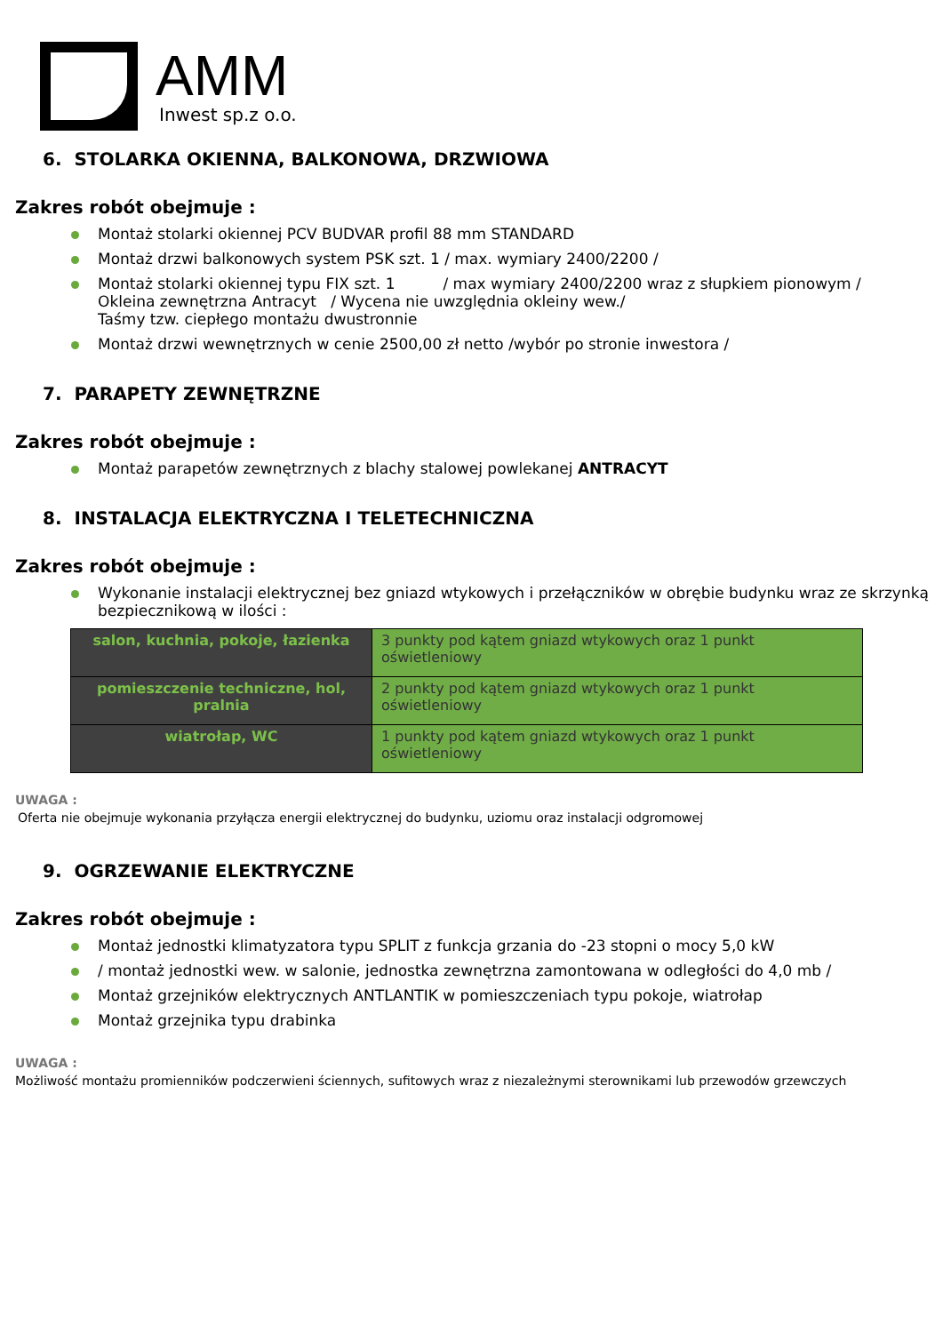AMM
Inwest sp.z o.o.
6. STOLARKA OKIENNA, BALKONOWA, DRZWIOWA
Zakres robót obejmuje :
Montaż stolarki okiennej PCV BUDVAR profil 88 mm STANDARD
Montaż drzwi balkonowych system PSK szt. 1 / max. wymiary 2400/2200 /
Montaż stolarki okiennej typu FIX szt. 1 / max wymiary 2400/2200 wraz z słupkiem pionowym /
Okleina zewnętrzna Antracyt / Wycena nie uwzględnia okleiny wew./
Taśmy tzw. ciepłego montażu dwustronnie
Montaż drzwi wewnętrznych w cenie 2500,00 zł netto /wybór po stronie inwestora /
7. PARAPETY ZEWNĘTRZNE
Zakres robót obejmuje :
Montaż parapetów zewnętrznych z blachy stalowej powlekanej ANTRACYT
8. INSTALACJA ELEKTRYCZNA I TELETECHNICZNA
Zakres robót obejmuje :
Wykonanie instalacji elektrycznej bez gniazd wtykowych i przełączników w obrębie budynku wraz ze skrzynką bezpiecznikową w ilości :
| salon, kuchnia, pokoje, łazienka | 3 punkty pod kątem gniazd wtykowych oraz 1 punkt oświetleniowy |
| pomieszczenie techniczne, hol, pralnia | 2 punkty pod kątem gniazd wtykowych oraz 1 punkt oświetleniowy |
| wiatrołap, WC | 1 punkty pod kątem gniazd wtykowych oraz 1 punkt oświetleniowy |
UWAGA :
Oferta nie obejmuje wykonania przyłącza energii elektrycznej do budynku, uziomu oraz instalacji odgromowej
9. OGRZEWANIE ELEKTRYCZNE
Zakres robót obejmuje :
Montaż jednostki klimatyzatora typu SPLIT z funkcja grzania do -23 stopni o mocy 5,0 kW
/ montaż jednostki wew. w salonie, jednostka zewnętrzna zamontowana w odległości do 4,0 mb /
Montaż grzejników elektrycznych ANTLANTIK w pomieszczeniach typu pokoje, wiatrołap
Montaż grzejnika typu drabinka
UWAGA :
Możliwość montażu promienników podczerwieni ściennych, sufitowych wraz z niezależnymi sterownikami lub przewodów grzewczych